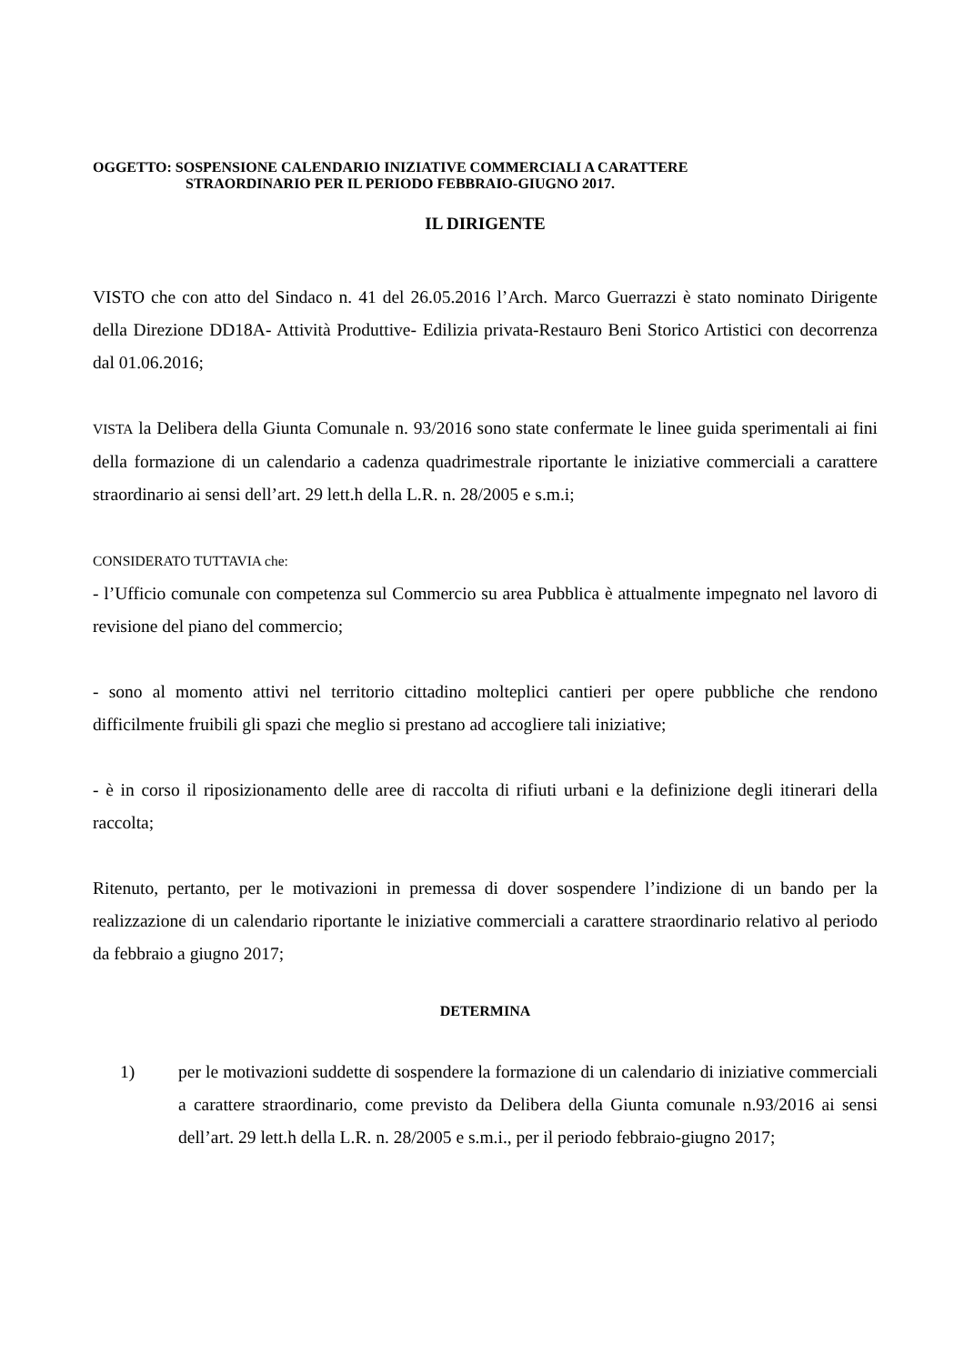OGGETTO: SOSPENSIONE CALENDARIO INIZIATIVE COMMERCIALI A CARATTERE
STRAORDINARIO PER IL PERIODO FEBBRAIO-GIUGNO 2017.
IL DIRIGENTE
VISTO che con atto del Sindaco n. 41 del 26.05.2016 l’Arch. Marco Guerrazzi è stato nominato Dirigente della Direzione DD18A- Attività Produttive- Edilizia privata-Restauro Beni Storico Artistici con decorrenza dal 01.06.2016;
VISTA la Delibera della Giunta Comunale n. 93/2016 sono state confermate le linee guida sperimentali ai fini della formazione di un calendario a cadenza quadrimestrale riportante le iniziative commerciali a carattere straordinario ai sensi dell’art. 29 lett.h della L.R. n. 28/2005 e s.m.i;
CONSIDERATO TUTTAVIA che:
- l’Ufficio comunale con competenza sul Commercio su area Pubblica è attualmente impegnato nel lavoro di revisione del piano del commercio;
- sono al momento attivi nel territorio cittadino molteplici cantieri per opere pubbliche che rendono difficilmente fruibili gli spazi che meglio si prestano ad accogliere tali iniziative;
- è in corso il riposizionamento delle aree di raccolta di rifiuti urbani e la definizione degli itinerari della raccolta;
Ritenuto, pertanto, per le motivazioni in premessa di dover sospendere l’indizione di un bando per la realizzazione di un calendario riportante le iniziative commerciali a carattere straordinario relativo al periodo da febbraio a giugno 2017;
DETERMINA
1) per le motivazioni suddette di sospendere la formazione di un calendario di iniziative commerciali a carattere straordinario, come previsto da Delibera della Giunta comunale n.93/2016 ai sensi dell’art. 29 lett.h della L.R. n. 28/2005 e s.m.i., per il periodo febbraio-giugno 2017;